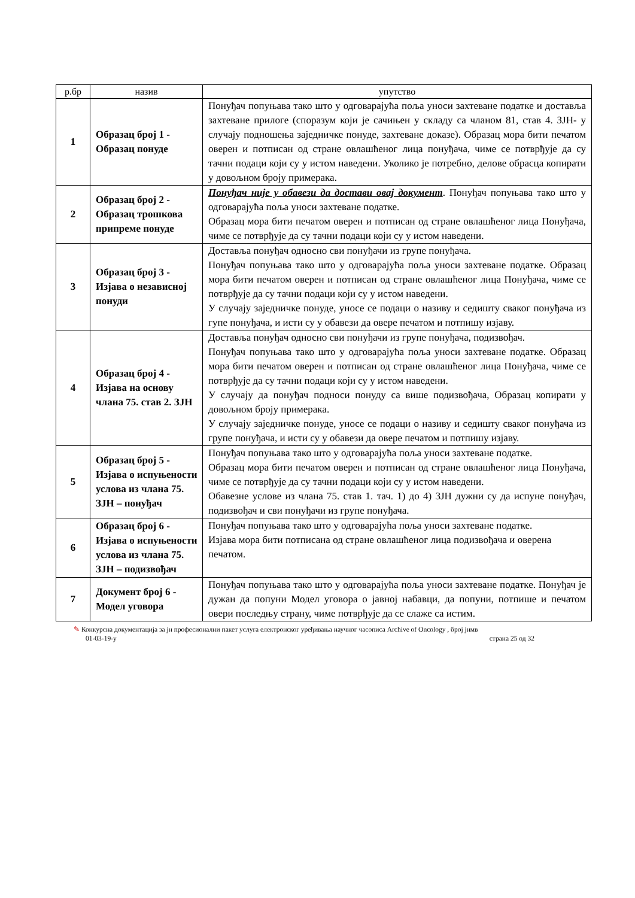| р.бр | назив | упутство |
| --- | --- | --- |
| 1 | Образац број 1 - Образац понуде | Понуђач попуњава тако што у одговарајућа поља уноси захтеване податке и доставља захтеване прилоге (споразум који је сачињен у складу са чланом 81, став 4. ЗЈН- у случају подношења заједничке понуде, захтеване доказе). Образац мора бити печатом оверен и потписан од стране овлашћеног лица понуђача, чиме се потврђује да су тачни подаци који су у истом наведени. Уколико је потребно, делове обрасца копирати у довољном броју примерака. |
| 2 | Образац број 2 - Образац трошкова припреме понуде | Понуђач није у обавези да достави овај документ . Понуђач попуњава тако што у одговарајућа поља уноси захтеване податке. Образац мора бити печатом оверен и потписан од стране овлашћеног лица Понуђача, чиме се потврђује да су тачни подаци који су у истом наведени. |
| 3 | Образац број 3 - Изјава о независној понуди | Доставља понуђач односно сви понуђачи из групе понуђача. Понуђач попуњава тако што у одговарајућа поља уноси захтеване податке. Образац мора бити печатом оверен и потписан од стране овлашћеног лица Понуђача, чиме се потврђује да су тачни подаци који су у истом наведени. У случају заједничке понуде, уносе се подаци о називу и седишту сваког понуђача из гупе понуђача, и исти су у обавези да овере печатом и потпишу изјаву. |
| 4 | Образац број 4 - Изјава на основу члана 75. став 2. ЗЈН | Доставља понуђач односно сви понуђачи из групе понуђача, подизвођач. Понуђач попуњава тако што у одговарајућа поља уноси захтеване податке. Образац мора бити печатом оверен и потписан од стране овлашћеног лица Понуђача, чиме се потврђује да су тачни подаци који су у истом наведени. У случају да понуђач подноси понуду са више подизвођача, Образац копирати у довољном броју примерака. У случају заједничке понуде, уносе се подаци о називу и седишту сваког понуђача из групе понуђача, и исти су у обавези да овере печатом и потпишу изјаву. |
| 5 | Образац број 5 - Изјава о испуњености услова из члана 75. ЗЈН – понуђач | Понуђач попуњава тако што у одговарајућа поља уноси захтеване податке. Образац мора бити печатом оверен и потписан од стране овлашћеног лица Понуђача, чиме се потврђује да су тачни подаци који су у истом наведени. Обавезне услове из члана 75. став 1. тач. 1) до 4) ЗЈН дужни су да испуне понуђач, подизвођач и сви понуђачи из групе понуђача. |
| 6 | Образац број 6 - Изјава о испуњености услова из члана 75. ЗЈН – подизвођач | Понуђач попуњава тако што у одговарајућа поља уноси захтеване податке. Изјава мора бити потписана од стране овлашћеног лица подизвођача и оверена печатом. |
| 7 | Документ број 6 - Модел уговора | Понуђач попуњава тако што у одговарајућа поља уноси захтеване податке. Понуђач је дужан да попуни Модел уговора о јавној набавци, да попуни, потпише и печатом овери последњу страну, чиме потврђује да се слаже са истим. |
✎ Конкурсна документација за јн професионални пакет услуга електронског уређивања научног часописа Archive of Oncology , број јнмв
01-03-19-у страна 25 од 32